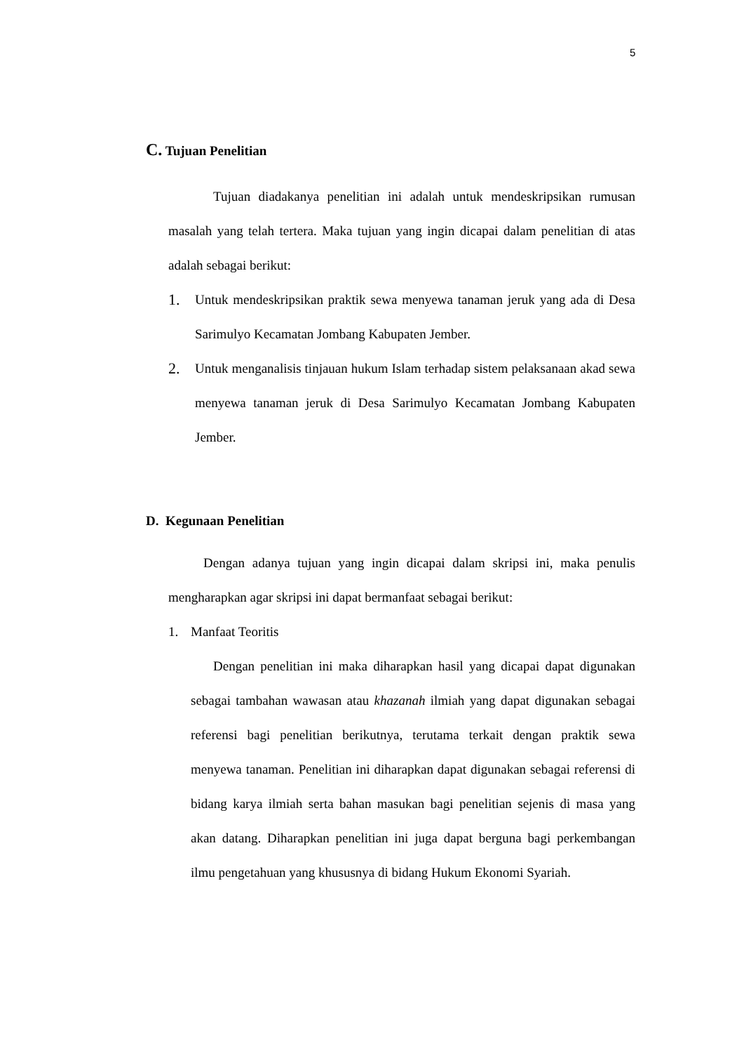5
C. Tujuan Penelitian
Tujuan diadakanya penelitian ini adalah untuk mendeskripsikan rumusan masalah yang telah tertera. Maka tujuan yang ingin dicapai dalam penelitian di atas adalah sebagai berikut:
1.
Untuk mendeskripsikan praktik sewa menyewa tanaman jeruk yang ada di Desa Sarimulyo Kecamatan Jombang Kabupaten Jember.
2.
Untuk menganalisis tinjauan hukum Islam terhadap sistem pelaksanaan akad sewa menyewa tanaman jeruk di Desa Sarimulyo Kecamatan Jombang Kabupaten Jember.
D. Kegunaan Penelitian
Dengan adanya tujuan yang ingin dicapai dalam skripsi ini, maka penulis mengharapkan agar skripsi ini dapat bermanfaat sebagai berikut:
1. Manfaat Teoritis
Dengan penelitian ini maka diharapkan hasil yang dicapai dapat digunakan sebagai tambahan wawasan atau khazanah ilmiah yang dapat digunakan sebagai referensi bagi penelitian berikutnya, terutama terkait dengan praktik sewa menyewa tanaman. Penelitian ini diharapkan dapat digunakan sebagai referensi di bidang karya ilmiah serta bahan masukan bagi penelitian sejenis di masa yang akan datang. Diharapkan penelitian ini juga dapat berguna bagi perkembangan ilmu pengetahuan yang khususnya di bidang Hukum Ekonomi Syariah.